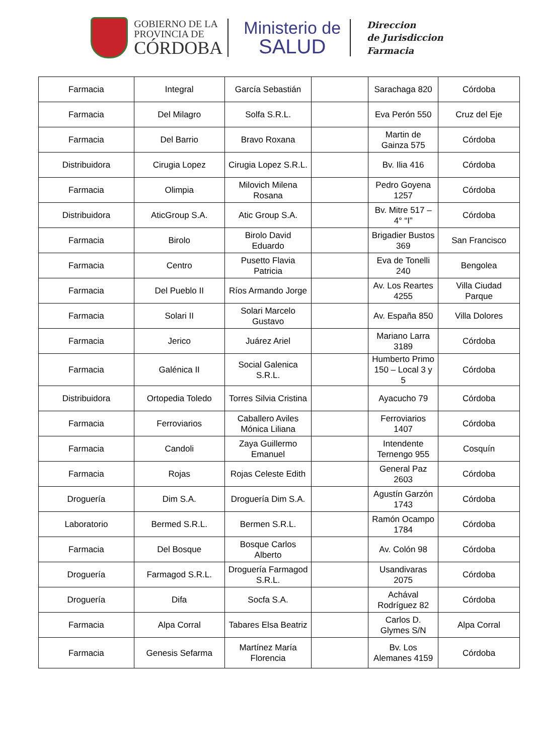GOBIERNO DE LA
PROVINCIA DE
CÓRDOBA
Ministerio de
SALUD
Direccion
de Jurisdiccion
Farmacia
| Farmacia | Integral | García Sebastián | | Sarachaga 820 | Córdoba |
| Farmacia | Del Milagro | Solfa S.R.L. | | Eva Perón 550 | Cruz del Eje |
| Farmacia | Del Barrio | Bravo Roxana | | Martin de Gainza 575 | Córdoba |
| Distribuidora | Cirugia Lopez | Cirugia Lopez S.R.L. | | Bv. Ilia 416 | Córdoba |
| Farmacia | Olimpia | Milovich Milena Rosana | | Pedro Goyena 1257 | Córdoba |
| Distribuidora | AticGroup S.A. | Atic Group S.A. | | Bv. Mitre 517 – 4° “I” | Córdoba |
| Farmacia | Birolo | Birolo David Eduardo | | Brigadier Bustos 369 | San Francisco |
| Farmacia | Centro | Pusetto Flavia Patricia | | Eva de Tonelli 240 | Bengolea |
| Farmacia | Del Pueblo II | Ríos Armando Jorge | | Av. Los Reartes 4255 | Villa Ciudad Parque |
| Farmacia | Solari II | Solari Marcelo Gustavo | | Av. España 850 | Villa Dolores |
| Farmacia | Jerico | Juárez Ariel | | Mariano Larra 3189 | Córdoba |
| Farmacia | Galénica II | Social Galenica S.R.L. | | Humberto Primo 150 – Local 3 y 5 | Córdoba |
| Distribuidora | Ortopedia Toledo | Torres Silvia Cristina | | Ayacucho 79 | Córdoba |
| Farmacia | Ferroviarios | Caballero Aviles Mónica Liliana | | Ferroviarios 1407 | Córdoba |
| Farmacia | Candoli | Zaya Guillermo Emanuel | | Intendente Ternengo 955 | Cosquín |
| Farmacia | Rojas | Rojas Celeste Edith | | General Paz 2603 | Córdoba |
| Droguería | Dim S.A. | Droguería Dim S.A. | | Agustín Garzón 1743 | Córdoba |
| Laboratorio | Bermed S.R.L. | Bermen S.R.L. | | Ramón Ocampo 1784 | Córdoba |
| Farmacia | Del Bosque | Bosque Carlos Alberto | | Av. Colón 98 | Córdoba |
| Droguería | Farmagod S.R.L. | Droguería Farmagod S.R.L. | | Usandivaras 2075 | Córdoba |
| Droguería | Difa | Socfa S.A. | | Achával Rodríguez 82 | Córdoba |
| Farmacia | Alpa Corral | Tabares Elsa Beatriz | | Carlos D. Glymes S/N | Alpa Corral |
| Farmacia | Genesis Sefarma | Martínez María Florencia | | Bv. Los Alemanes 4159 | Córdoba |